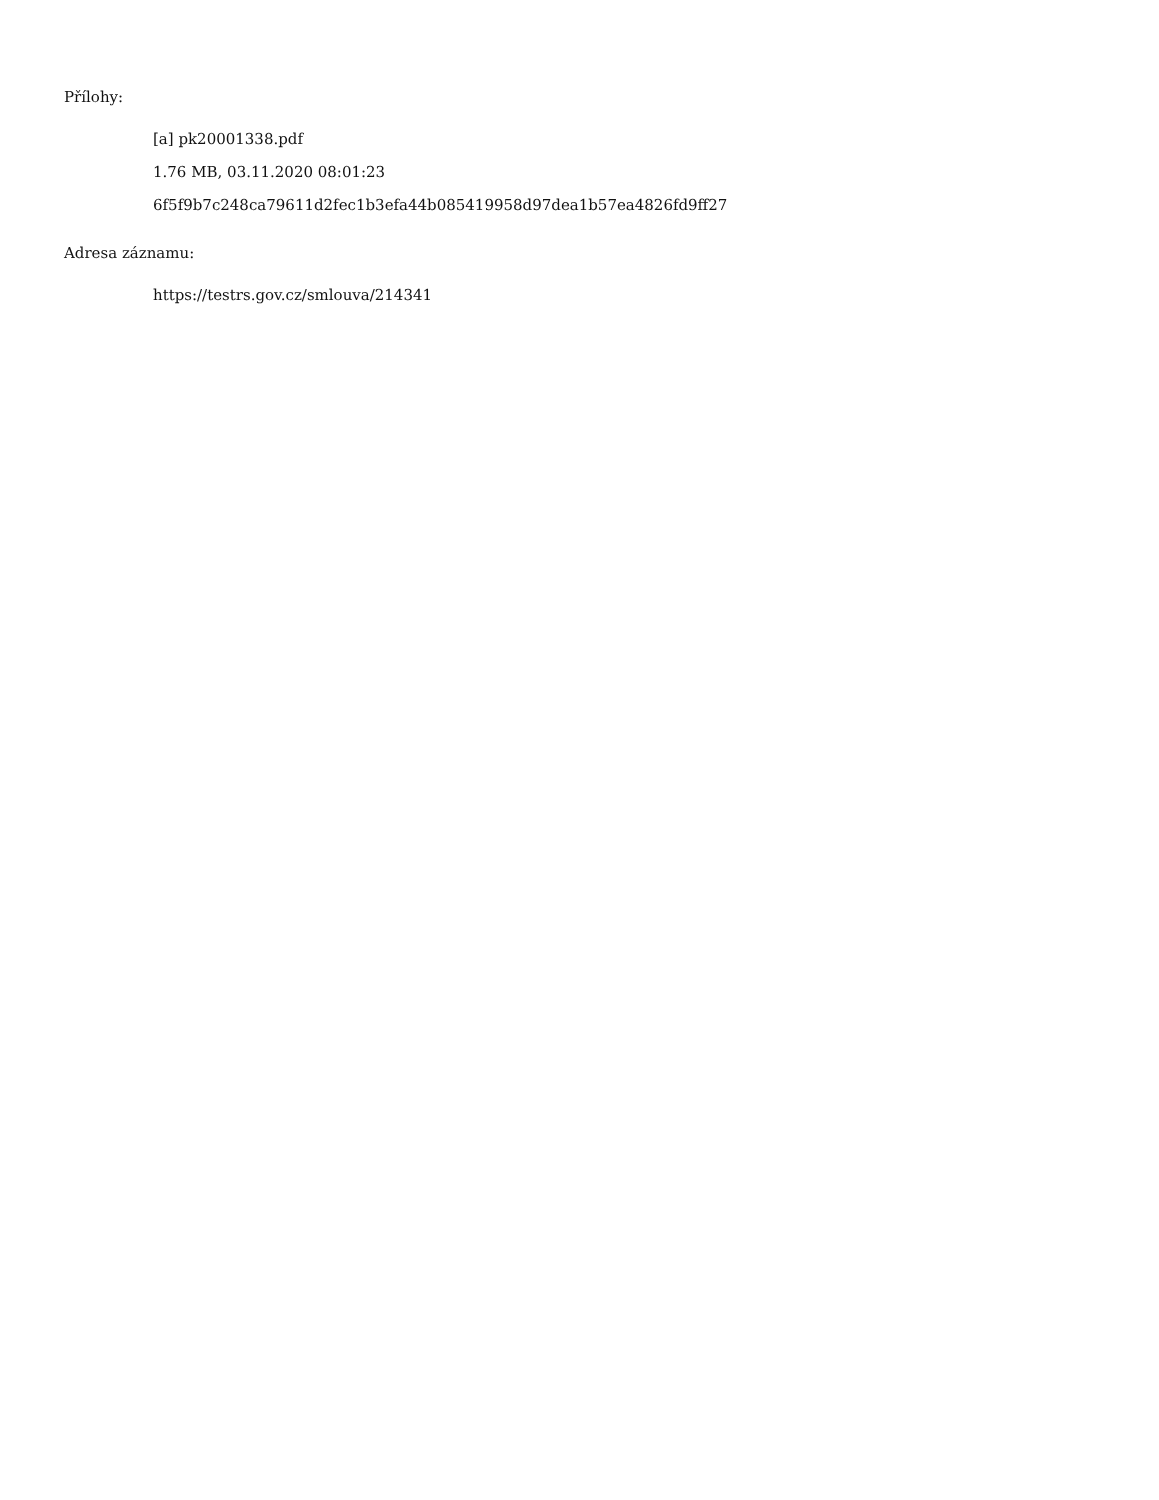Přílohy:
[a] pk20001338.pdf
1.76 MB, 03.11.2020 08:01:23
6f5f9b7c248ca79611d2fec1b3efa44b085419958d97dea1b57ea4826fd9ff27
Adresa záznamu:
https://testrs.gov.cz/smlouva/214341